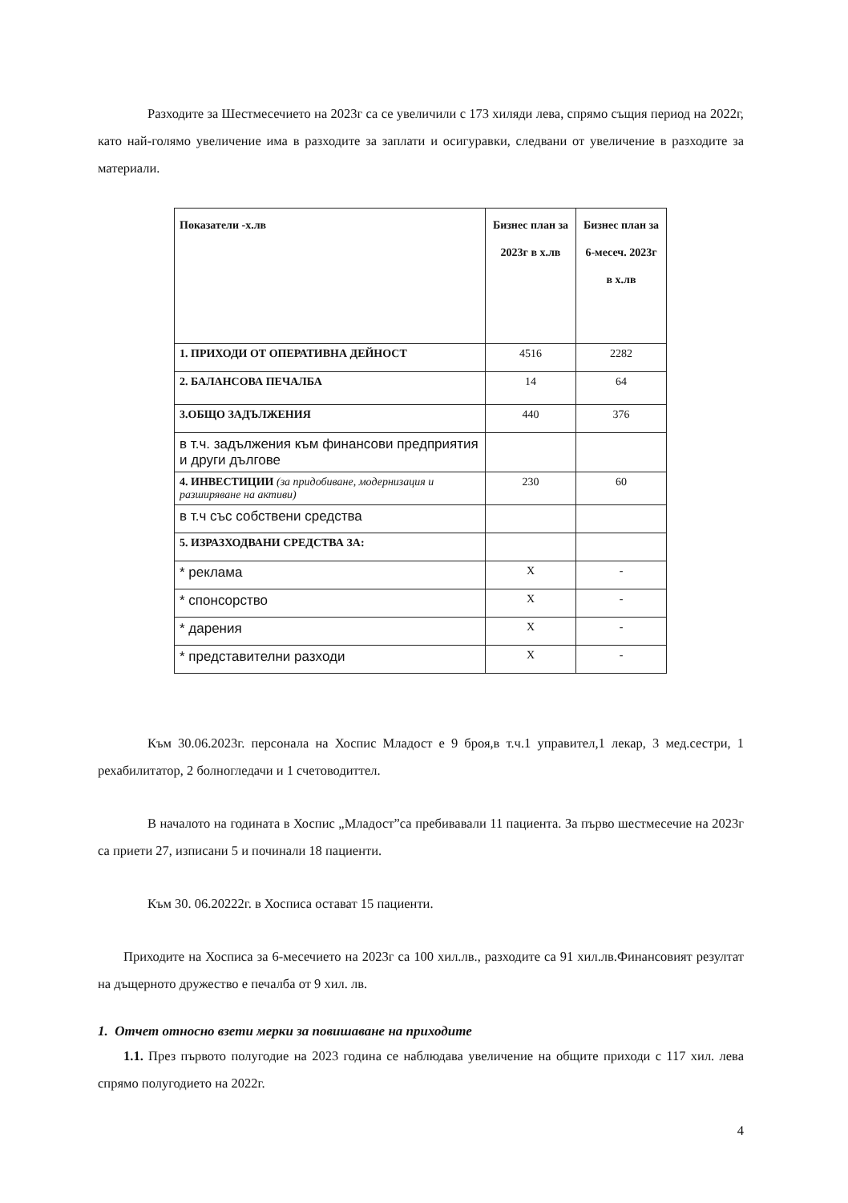Разходите за Шестмесечието на 2023г са се увеличили с 173 хиляди лева, спрямо същия период на 2022г, като най-голямо увеличение има в разходите за заплати и осигуравки, следвани от увеличение в разходите за материали.
| Показатели -х.лв | Бизнес план за 2023г в х.лв | Бизнес план за 6-месеч. 2023г в х.лв |
| --- | --- | --- |
| 1. ПРИХОДИ ОТ ОПЕРАТИВНА ДЕЙНОСТ | 4516 | 2282 |
| 2. БАЛАНСОВА ПЕЧАЛБА | 14 | 64 |
| 3.ОБЩО ЗАДЪЛЖЕНИЯ | 440 | 376 |
| в т.ч. задължения към финансови предприятия и други дългове | | |
| 4. ИНВЕСТИЦИИ (за придобиване, модернизация и разширяване на активи) | 230 | 60 |
| в т.ч със собствени средства | | |
| 5. ИЗРАЗХОДВАНИ СРЕДСТВА ЗА: | | |
| * реклама | X | - |
| * спонсорство | X | - |
| * дарения | X | - |
| * представителни разходи | X | - |
Към 30.06.2023г. персонала на Хоспис Младост е 9 броя,в т.ч.1 управител,1 лекар, 3 мед.сестри, 1 рехабилитатор, 2 болногледачи и 1 счетоводиттел.
В началото на годината в Хоспис „Младост”са пребивавали 11 пациента. За първо шестмесечие на 2023г са приети 27, изписани 5 и починали 18 пациенти.
Към 30. 06.20222г. в Хосписа остават 15 пациенти.
Приходите на Хосписа за 6-месечието на 2023г са 100 хил.лв., разходите са 91 хил.лв.Финансовият резултат на дъщерното дружество е печалба от 9 хил. лв.
1. Отчет относно взети мерки за повишаване на приходите
1.1. През първото полугодие на 2023 година се наблюдава увеличение на общите приходи с 117 хил. лева спрямо полугодието на 2022г.
4